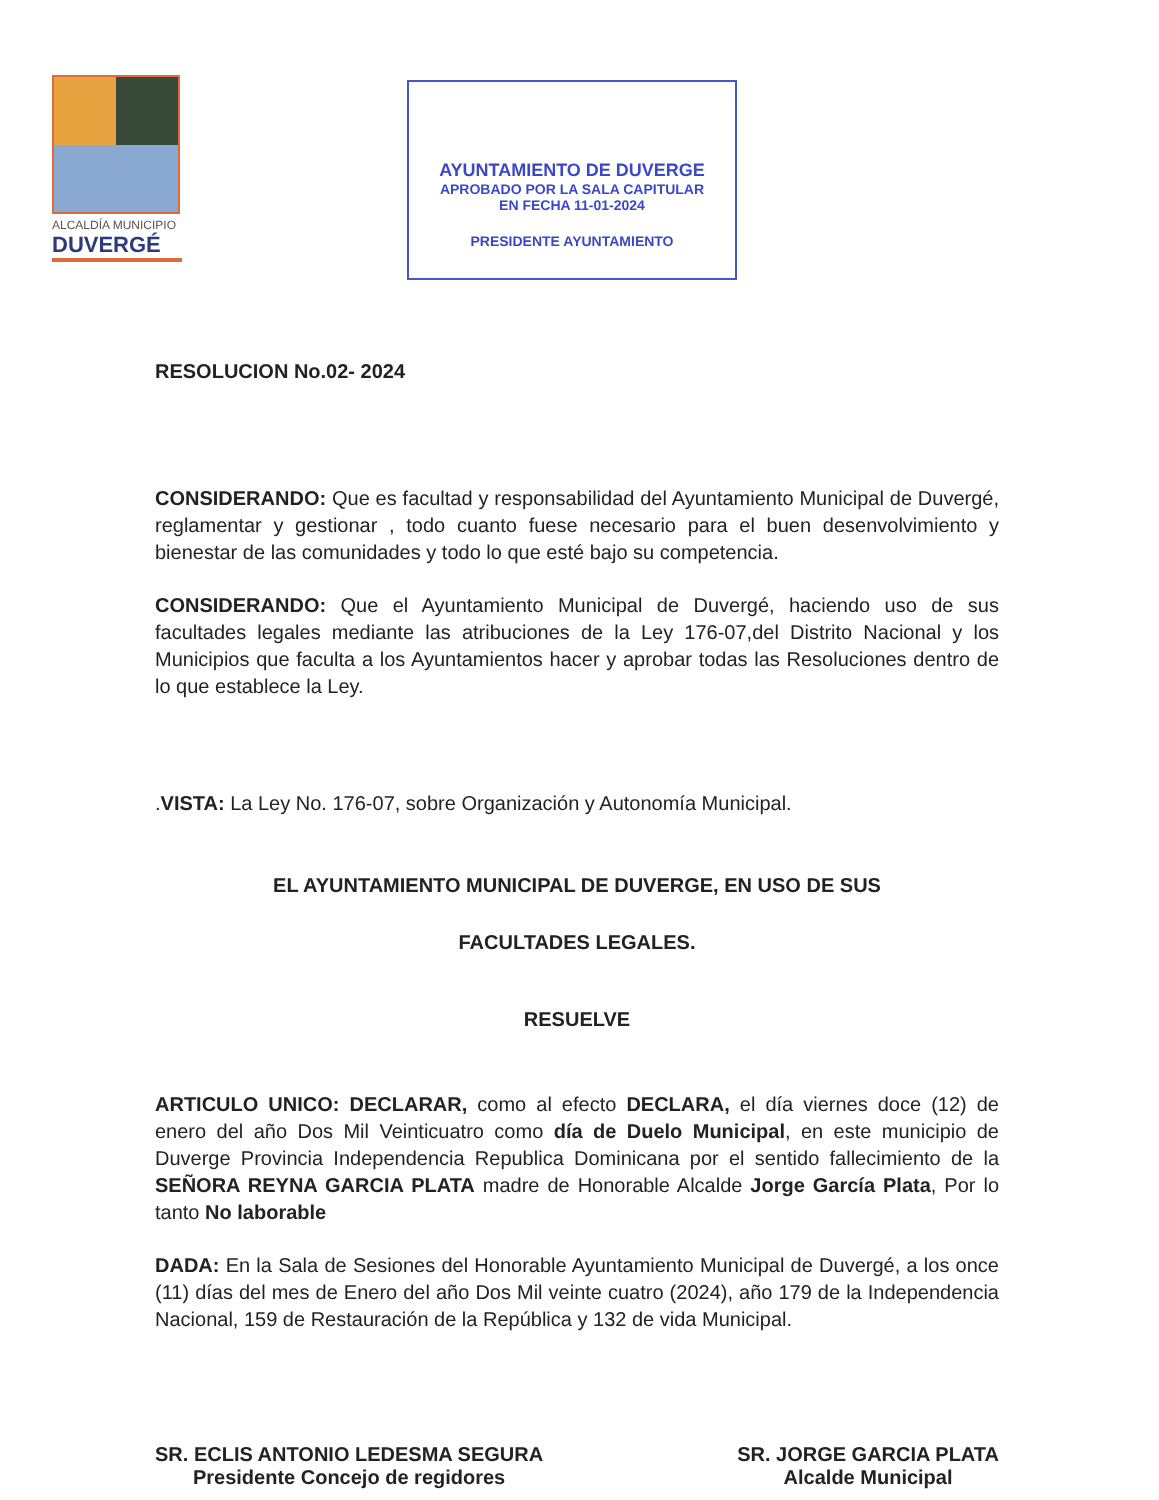ALCALDÍA MUNICIPIO
DUVERGÉ
AYUNTAMIENTO DE DUVERGE
APROBADO POR LA SALA CAPITULAR
EN FECHA 11-01-2024
PRESIDENTE AYUNTAMIENTO
RESOLUCION No.02- 2024
CONSIDERANDO: Que es facultad y responsabilidad del Ayuntamiento Municipal de Duvergé, reglamentar y gestionar , todo cuanto fuese necesario para el buen desenvolvimiento y bienestar de las comunidades y todo lo que esté bajo su competencia.
CONSIDERANDO: Que el Ayuntamiento Municipal de Duvergé, haciendo uso de sus facultades legales mediante las atribuciones de la Ley 176-07,del Distrito Nacional y los Municipios que faculta a los Ayuntamientos hacer y aprobar todas las Resoluciones dentro de lo que establece la Ley.
.VISTA: La Ley No. 176-07, sobre Organización y Autonomía Municipal.
EL AYUNTAMIENTO MUNICIPAL DE DUVERGE, EN USO DE SUS
FACULTADES LEGALES.
RESUELVE
ARTICULO UNICO: DECLARAR, como al efecto DECLARA, el día viernes doce (12) de enero del año Dos Mil Veinticuatro como día de Duelo Municipal, en este municipio de Duverge Provincia Independencia Republica Dominicana por el sentido fallecimiento de la SEÑORA REYNA GARCIA PLATA madre de Honorable Alcalde Jorge García Plata, Por lo tanto No laborable
DADA: En la Sala de Sesiones del Honorable Ayuntamiento Municipal de Duvergé, a los once (11) días del mes de Enero del año Dos Mil veinte cuatro (2024), año 179 de la Independencia Nacional, 159 de Restauración de la República y 132 de vida Municipal.
SR. ECLIS ANTONIO LEDESMA SEGURA
Presidente Concejo de regidores
SR. JORGE GARCIA PLATA
Alcalde Municipal